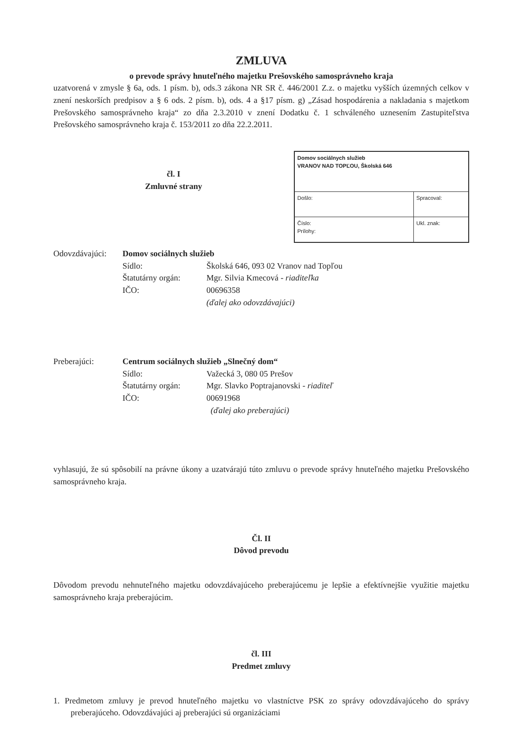ZMLUVA
o prevode správy hnuteľného majetku Prešovského samosprávneho kraja
uzatvorená v zmysle § 6a, ods. 1 písm. b), ods.3 zákona NR SR č. 446/2001 Z.z. o majetku vyšších územných celkov v znení neskorších predpisov a § 6 ods. 2 písm. b), ods. 4 a §17 písm. g) „Zásad hospodárenia a nakladania s majetkom Prešovského samosprávneho kraja“ zo dňa 2.3.2010 v znení Dodatku č. 1 schváleného uznesením Zastupiteľstva Prešovského samosprávneho kraja č. 153/2011 zo dňa 22.2.2011.
čl. I
Zmluvné strany
| Domov sociálnych služieb VRANOV NAD TOPĽOU, Školská 646 | |
| Došlo: | Spracoval: |
| Číslo: Prílohy: | Ukl. znak: |
Odovzdávajúci:
Domov sociálnych služieb
Sídlo:
Školská 646, 093 02 Vranov nad Topľou
Štatutárny orgán:
Mgr. Silvia Kmecová - riaditeľka
IČO:
00696358
(ďalej ako odovzdávajúci)
Preberajúci:
Centrum sociálnych služieb „Slnečný dom“
Sídlo:
Važecká 3, 080 05 Prešov
Štatutárny orgán:
Mgr. Slavko Poptrajanovski - riaditeľ
IČO:
00691968
(ďalej ako preberajúci)
vyhlasujú, že sú spôsobilí na právne úkony a uzatvárajú túto zmluvu o prevode správy hnuteľného majetku Prešovského samosprávneho kraja.
Čl. II
Dôvod prevodu
Dôvodom prevodu nehnuteľného majetku odovzdávajúceho preberajúcemu je lepšie a efektívnejšie využitie majetku samosprávneho kraja preberajúcim.
čl. III
Predmet zmluvy
1. Predmetom zmluvy je prevod hnuteľného majetku vo vlastníctve PSK zo správy odovzdávajúceho do správy preberajúceho. Odovzdávajúci aj preberajúci sú organizáciami